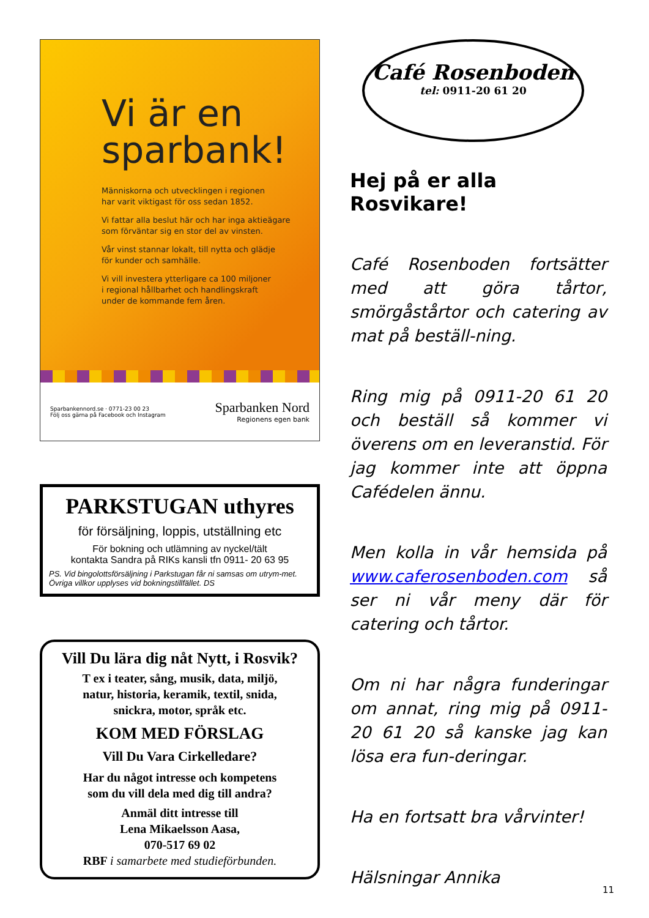Vi är en
sparbank!
Människorna och utvecklingen i regionen
har varit viktigast för oss sedan 1852.
Vi fattar alla beslut här och har inga aktieägare
som förväntar sig en stor del av vinsten.
Vår vinst stannar lokalt, till nytta och glädje
för kunder och samhälle.
Vi vill investera ytterligare ca 100 miljoner
i regional hållbarhet och handlingskraft
under de kommande fem åren.
Sparbankennord.se · 0771-23 00 23
Följ oss gärna på Facebook och Instagram
Sparbanken Nord
Regionens egen bank
PARKSTUGAN uthyres
för försäljning, loppis, utställning etc
För bokning och utlämning av nyckel/tält
kontakta Sandra på RIKs kansli tfn 0911- 20 63 95
PS. Vid bingolottsförsäljning i Parkstugan får ni samsas om utrym-met. Övriga villkor upplyses vid bokningstillfället. DS
Vill Du lära dig nåt Nytt, i Rosvik?
T ex i teater, sång, musik, data, miljö,
natur, historia, keramik, textil, snida,
snickra, motor, språk etc.
KOM MED FÖRSLAG
Vill Du Vara Cirkelledare?
Har du något intresse och kompetens
som du vill dela med dig till andra?
Anmäl ditt intresse till
Lena Mikaelsson Aasa,
070-517 69 02
RBF i samarbete med studieförbunden.
Café Rosenboden
tel: 0911-20 61 20
Hej på er alla Rosvikare!
Café Rosenboden fortsätter med att göra tårtor, smörgåstårtor och catering av mat på beställ-ning.
Ring mig på 0911-20 61 20 och beställ så kommer vi överens om en leveranstid. För jag kommer inte att öppna Cafédelen ännu.
Men kolla in vår hemsida på www.caferosenboden.com så ser ni vår meny där för catering och tårtor.
Om ni har några funderingar om annat, ring mig på 0911-20 61 20 så kanske jag kan lösa era fun-deringar.
Ha en fortsatt bra vårvinter!
Hälsningar Annika
11